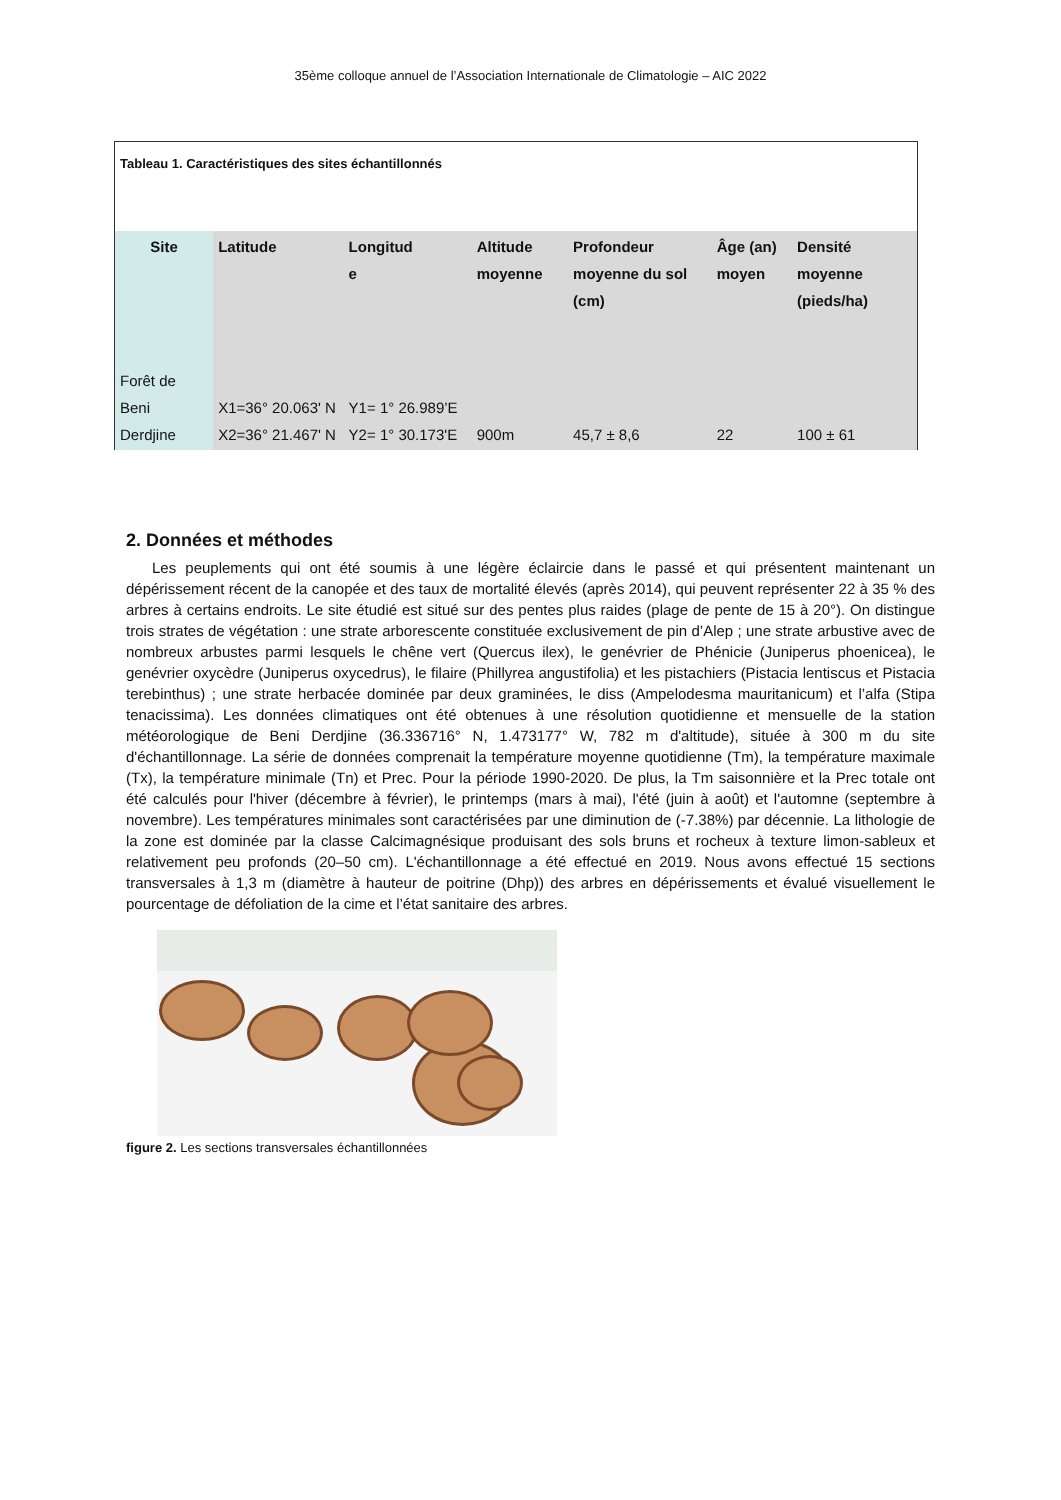35ème colloque annuel de l’Association Internationale de Climatologie – AIC 2022
Tableau 1. Caractéristiques des sites échantillonnés
| Site | Latitude | Longitud e | Altitude moyenne | Profondeur moyenne du sol (cm) | Âge (an) moyen | Densité moyenne (pieds/ha) |
| --- | --- | --- | --- | --- | --- | --- |
| Forêt de Beni Derdjine | X1=36° 20.063' N X2=36° 21.467' N | Y1= 1° 26.989’E Y2= 1° 30.173'E | 900m | 45,7 ± 8,6 | 22 | 100 ± 61 |
2. Données et méthodes
Les peuplements qui ont été soumis à une légère éclaircie dans le passé et qui présentent maintenant un dépérissement récent de la canopée et des taux de mortalité élevés (après 2014), qui peuvent représenter 22 à 35 % des arbres à certains endroits. Le site étudié est situé sur des pentes plus raides (plage de pente de 15 à 20°). On distingue trois strates de végétation : une strate arborescente constituée exclusivement de pin d’Alep ; une strate arbustive avec de nombreux arbustes parmi lesquels le chêne vert (Quercus ilex), le genévrier de Phénicie (Juniperus phoenicea), le genévrier oxycèdre (Juniperus oxycedrus), le filaire (Phillyrea angustifolia) et les pistachiers (Pistacia lentiscus et Pistacia terebinthus) ; une strate herbacée dominée par deux graminées, le diss (Ampelodesma mauritanicum) et l’alfa (Stipa tenacissima). Les données climatiques ont été obtenues à une résolution quotidienne et mensuelle de la station météorologique de Beni Derdjine (36.336716° N, 1.473177° W, 782 m d'altitude), située à 300 m du site d'échantillonnage. La série de données comprenait la température moyenne quotidienne (Tm), la température maximale (Tx), la température minimale (Tn) et Prec. Pour la période 1990-2020. De plus, la Tm saisonnière et la Prec totale ont été calculés pour l'hiver (décembre à février), le printemps (mars à mai), l'été (juin à août) et l'automne (septembre à novembre). Les températures minimales sont caractérisées par une diminution de (-7.38%) par décennie. La lithologie de la zone est dominée par la classe Calcimagnésique produisant des sols bruns et rocheux à texture limon-sableux et relativement peu profonds (20–50 cm). L'échantillonnage a été effectué en 2019. Nous avons effectué 15 sections transversales à 1,3 m (diamètre à hauteur de poitrine (Dhp)) des arbres en dépérissements et évalué visuellement le pourcentage de défoliation de la cime et l’état sanitaire des arbres.
figure 2. Les sections transversales échantillonnées